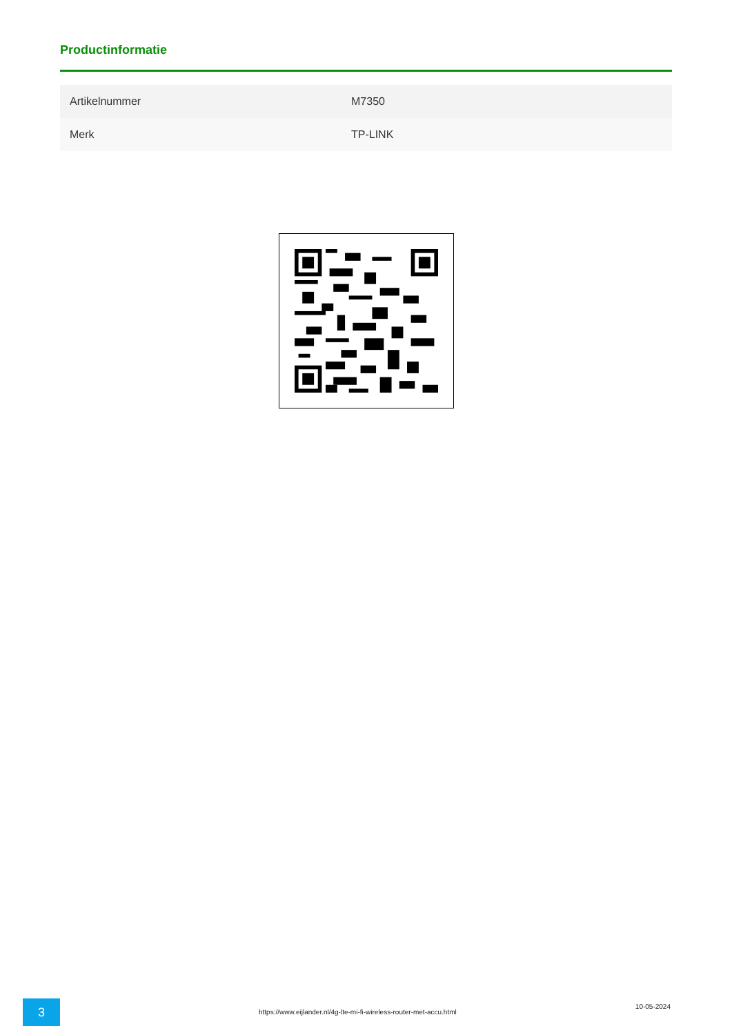Productinformatie
| Artikelnummer | M7350 |
| Merk | TP-LINK |
3
https://www.eijlander.nl/4g-lte-mi-fi-wireless-router-met-accu.html
10-05-2024